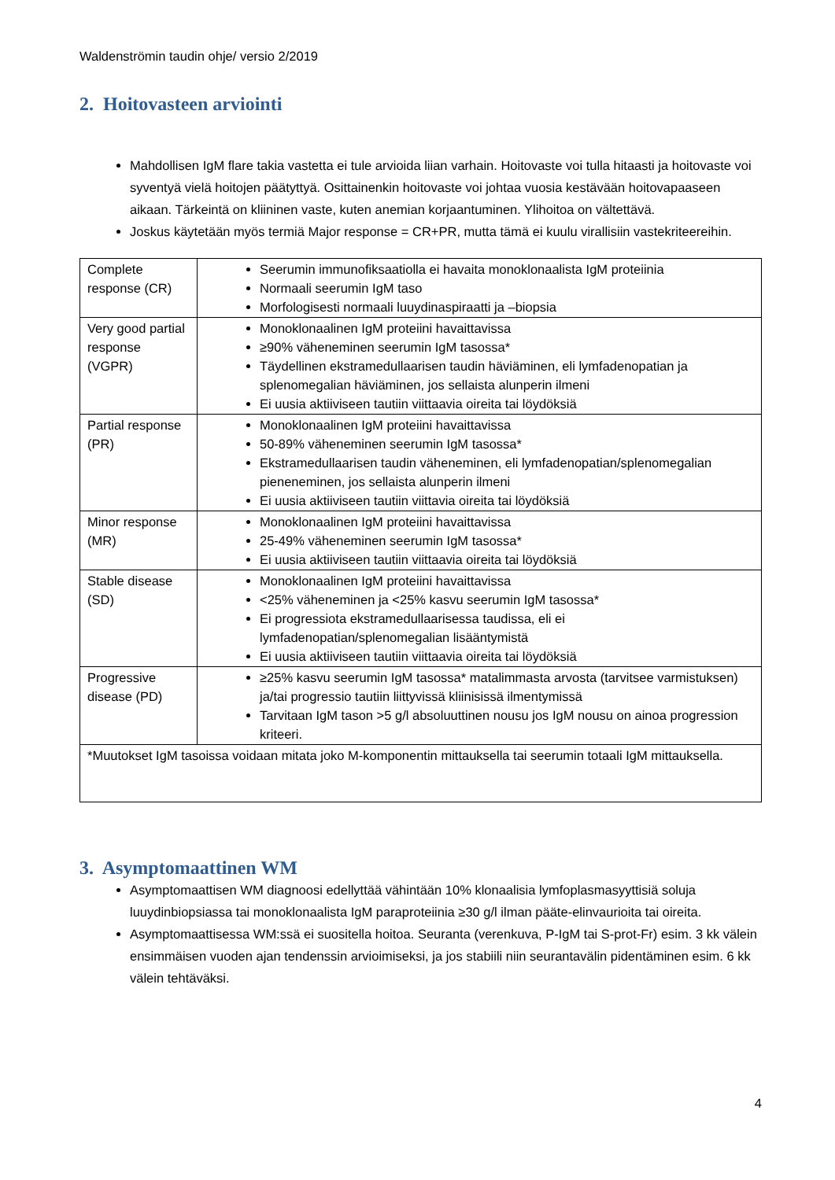Waldenströmin taudin ohje/ versio 2/2019
2. Hoitovasteen arviointi
Mahdollisen IgM flare takia vastetta ei tule arvioida liian varhain. Hoitovaste voi tulla hitaasti ja hoitovaste voi syventyä vielä hoitojen päätyttyä. Osittainenkin hoitovaste voi johtaa vuosia kestävään hoitovapaaseen aikaan. Tärkeintä on kliininen vaste, kuten anemian korjaantuminen. Ylihoitoa on vältettävä.
Joskus käytetään myös termiä Major response = CR+PR, mutta tämä ei kuulu virallisiin vastekriteereihin.
| Complete response (CR) | Seerumin immunofiksaatiolla ei havaita monoklonaalista IgM proteiinia Normaali seerumin IgM taso Morfologisesti normaali luuydinaspiraatti ja –biopsia |
| Very good partial response (VGPR) | Monoklonaalinen IgM proteiini havaittavissa ≥90% väheneminen seerumin IgM tasossa* Täydellinen ekstramedullaarisen taudin häviäminen, eli lymfadenopatian ja splenomegalian häviäminen, jos sellaista alunperin ilmeni Ei uusia aktiiviseen tautiin viittaavia oireita tai löydöksiä |
| Partial response (PR) | Monoklonaalinen IgM proteiini havaittavissa 50-89% väheneminen seerumin IgM tasossa* Ekstramedullaarisen taudin väheneminen, eli lymfadenopatian/splenomegalian pieneneminen, jos sellaista alunperin ilmeni Ei uusia aktiiviseen tautiin viittavia oireita tai löydöksiä |
| Minor response (MR) | Monoklonaalinen IgM proteiini havaittavissa 25-49% väheneminen seerumin IgM tasossa* Ei uusia aktiiviseen tautiin viittaavia oireita tai löydöksiä |
| Stable disease (SD) | Monoklonaalinen IgM proteiini havaittavissa <25% väheneminen ja <25% kasvu seerumin IgM tasossa* Ei progressiota ekstramedullaarisessa taudissa, eli ei lymfadenopatian/splenomegalian lisääntymistä Ei uusia aktiiviseen tautiin viittaavia oireita tai löydöksiä |
| Progressive disease (PD) | ≥25% kasvu seerumin IgM tasossa* matalimmasta arvosta (tarvitsee varmistuksen) ja/tai progressio tautiin liittyvissä kliinisissä ilmentymissä Tarvitaan IgM tason >5 g/l absoluuttinen nousu jos IgM nousu on ainoa progression kriteeri. |
| *Muutokset IgM tasoissa voidaan mitata joko M-komponentin mittauksella tai seerumin totaali IgM mittauksella. | |
3. Asymptomaattinen WM
Asymptomaattisen WM diagnoosi edellyttää vähintään 10% klonaalisia lymfoplasmasyyttisiä soluja luuydinbiopsiassa tai monoklonaalista IgM paraproteiinia ≥30 g/l ilman pääte-elinvaurioita tai oireita.
Asymptomaattisessa WM:ssä ei suositella hoitoa. Seuranta (verenkuva, P-IgM tai S-prot-Fr) esim. 3 kk välein ensimmäisen vuoden ajan tendenssin arvioimiseksi, ja jos stabiili niin seurantavälin pidentäminen esim. 6 kk välein tehtäväksi.
4